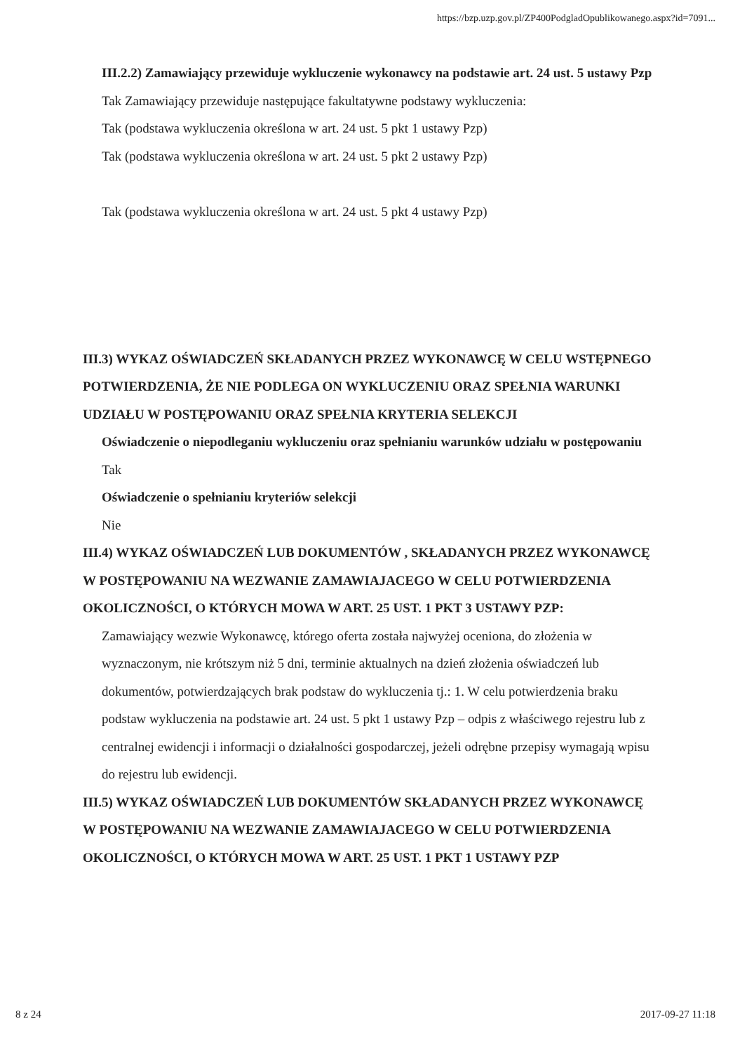https://bzp.uzp.gov.pl/ZP400PodgladOpublikowanego.aspx?id=7091...
III.2.2) Zamawiający przewiduje wykluczenie wykonawcy na podstawie art. 24 ust. 5 ustawy Pzp Tak Zamawiający przewiduje następujące fakultatywne podstawy wykluczenia:
Tak (podstawa wykluczenia określona w art. 24 ust. 5 pkt 1 ustawy Pzp)
Tak (podstawa wykluczenia określona w art. 24 ust. 5 pkt 2 ustawy Pzp)
Tak (podstawa wykluczenia określona w art. 24 ust. 5 pkt 4 ustawy Pzp)
III.3) WYKAZ OŚWIADCZEŃ SKŁADANYCH PRZEZ WYKONAWCĘ W CELU WSTĘPNEGO POTWIERDZENIA, ŻE NIE PODLEGA ON WYKLUCZENIU ORAZ SPEŁNIA WARUNKI UDZIAŁU W POSTĘPOWANIU ORAZ SPEŁNIA KRYTERIA SELEKCJI
Oświadczenie o niepodleganiu wykluczeniu oraz spełnianiu warunków udziału w postępowaniu
Tak
Oświadczenie o spełnianiu kryteriów selekcji
Nie
III.4) WYKAZ OŚWIADCZEŃ LUB DOKUMENTÓW , SKŁADANYCH PRZEZ WYKONAWCĘ W POSTĘPOWANIU NA WEZWANIE ZAMAWIAJACEGO W CELU POTWIERDZENIA OKOLICZNOŚCI, O KTÓRYCH MOWA W ART. 25 UST. 1 PKT 3 USTAWY PZP:
Zamawiający wezwie Wykonawcę, którego oferta została najwyżej oceniona, do złożenia w wyznaczonym, nie krótszym niż 5 dni, terminie aktualnych na dzień złożenia oświadczeń lub dokumentów, potwierdzających brak podstaw do wykluczenia tj.: 1. W celu potwierdzenia braku podstaw wykluczenia na podstawie art. 24 ust. 5 pkt 1 ustawy Pzp – odpis z właściwego rejestru lub z centralnej ewidencji i informacji o działalności gospodarczej, jeżeli odrębne przepisy wymagają wpisu do rejestru lub ewidencji.
III.5) WYKAZ OŚWIADCZEŃ LUB DOKUMENTÓW SKŁADANYCH PRZEZ WYKONAWCĘ W POSTĘPOWANIU NA WEZWANIE ZAMAWIAJACEGO W CELU POTWIERDZENIA OKOLICZNOŚCI, O KTÓRYCH MOWA W ART. 25 UST. 1 PKT 1 USTAWY PZP
8 z 24 2017-09-27 11:18